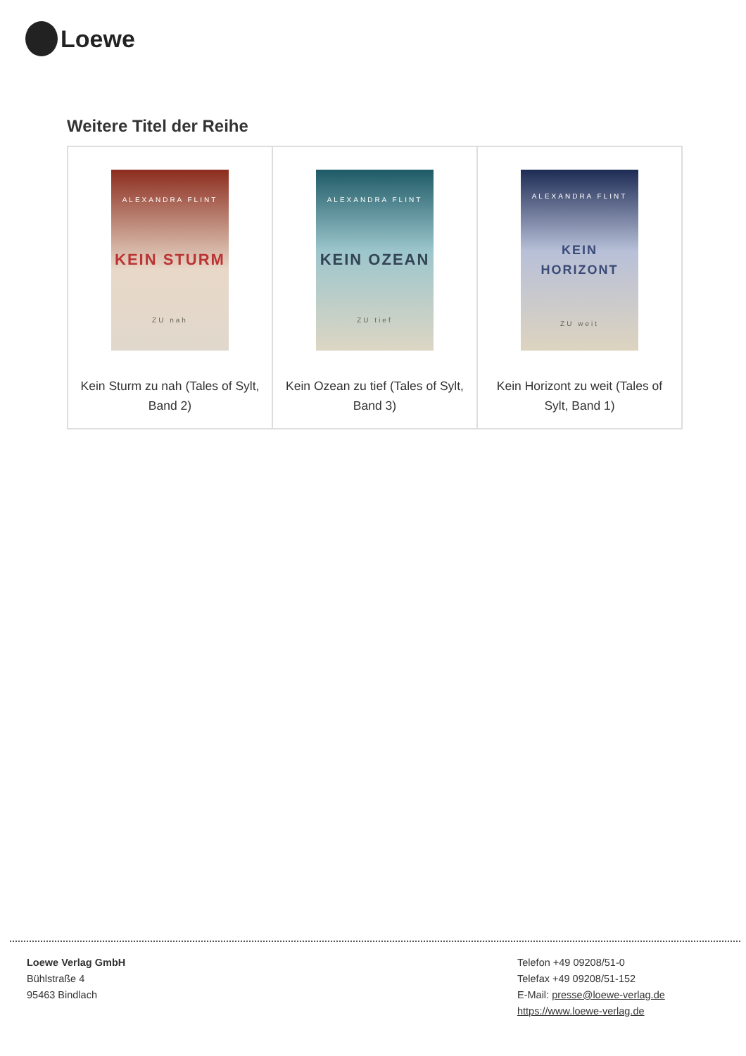Loewe
Weitere Titel der Reihe
| ALEXANDRA FLINT KEIN STURM ZU nah Kein Sturm zu nah (Tales of Sylt, Band 2) | ALEXANDRA FLINT KEIN OZEAN ZU tief Kein Ozean zu tief (Tales of Sylt, Band 3) | ALEXANDRA FLINT KEIN HORIZONT ZU weit Kein Horizont zu weit (Tales of Sylt, Band 1) |
Loewe Verlag GmbH
Bühlstraße 4
95463 Bindlach
Telefon +49 09208/51-0
Telefax +49 09208/51-152
E-Mail: presse@loewe-verlag.de
https://www.loewe-verlag.de